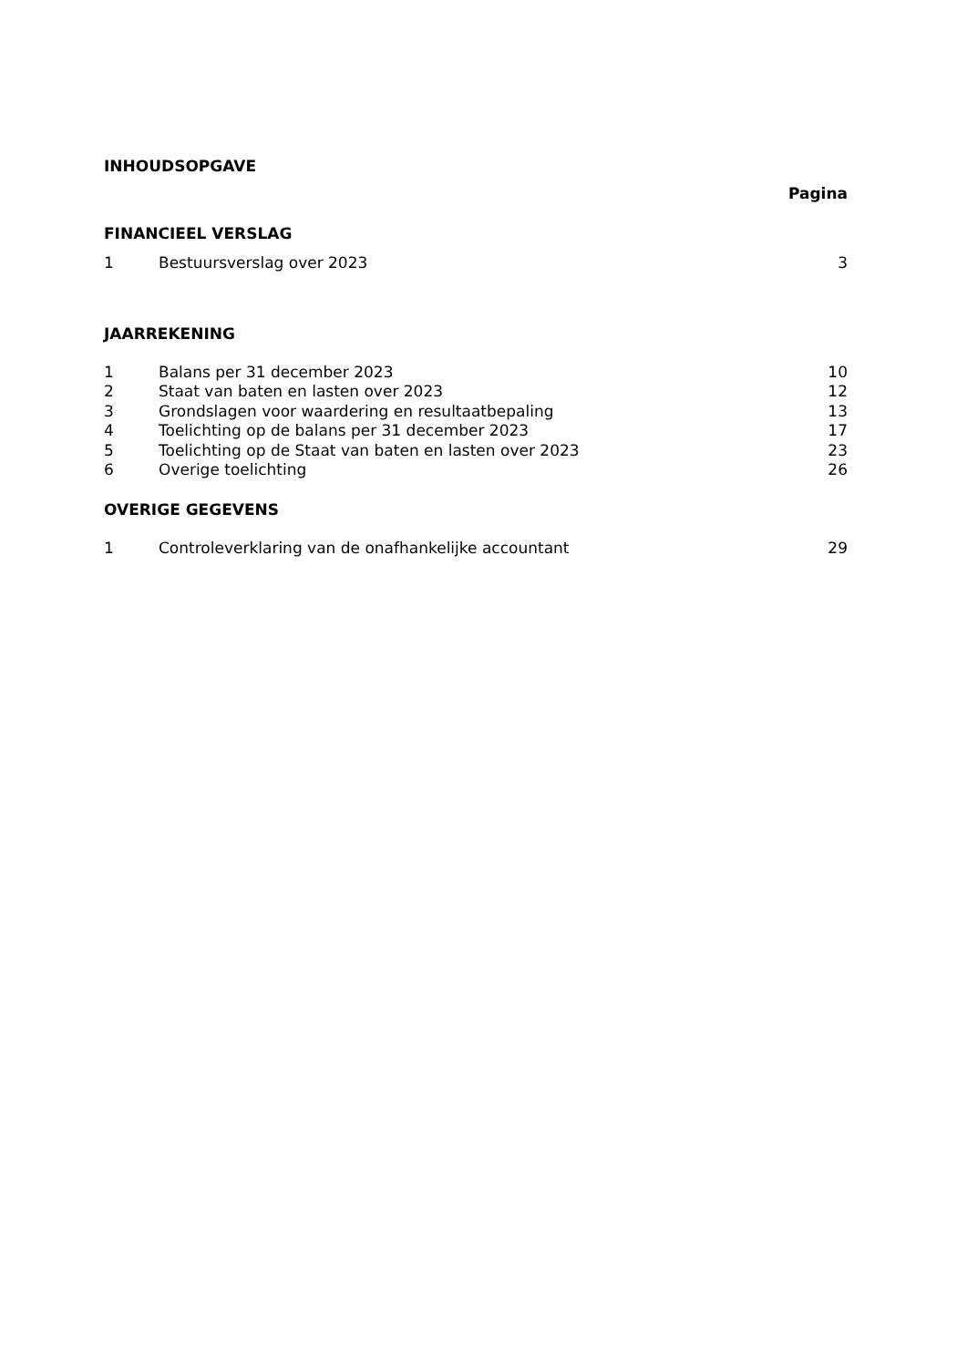INHOUDSOPGAVE
Pagina
FINANCIEEL VERSLAG
| 1 | Bestuursverslag over 2023 | 3 |
JAARREKENING
| 1 | Balans per 31 december 2023 | 10 |
| 2 | Staat van baten en lasten over 2023 | 12 |
| 3 | Grondslagen voor waardering en resultaatbepaling | 13 |
| 4 | Toelichting op de balans per 31 december 2023 | 17 |
| 5 | Toelichting op de Staat van baten en lasten over 2023 | 23 |
| 6 | Overige toelichting | 26 |
OVERIGE GEGEVENS
| 1 | Controleverklaring van de onafhankelijke accountant | 29 |